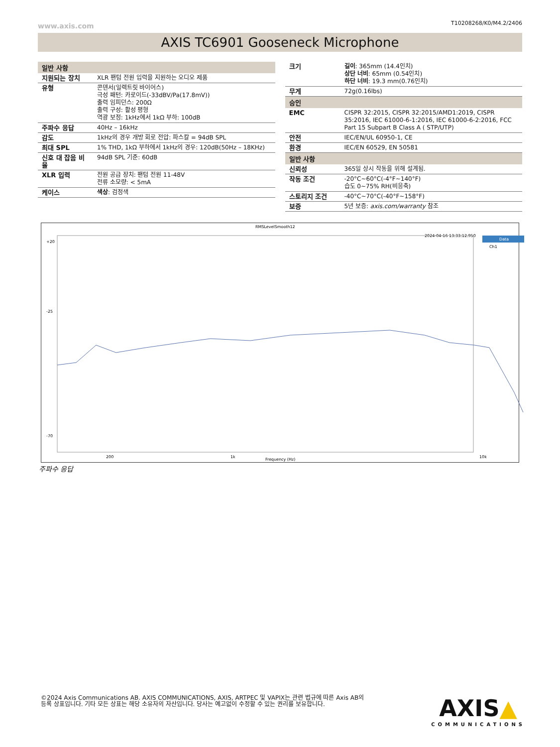www.axis.com T10208268/K0/M4.2/2406
AXIS TC6901 Gooseneck Microphone
| 일반 사항 | |
| --- | --- |
| 지원되는 장치 | XLR 팬텀 전원 입력을 지원하는 오디오 제품 |
| 유형 | 콘덴서(일렉트릿 바이어스) 극성 패턴: 카로이드(-33dBV/Pa(17.8mV)) 출력 임피던스: 200Ω 출력 구성: 활성 평형 역광 보정: 1kHz에서 1kΩ 부하: 100dB |
| 주파수 응답 | 40Hz – 16kHz |
| 감도 | 1kHz의 경우 개방 회로 전압: 파스칼 = 94dB SPL |
| 최대 SPL | 1% THD, 1kΩ 부하에서 1kHz의 경우: 120dB(50Hz – 18KHz) |
| 신호 대 잡음 비율 | 94dB SPL 기준: 60dB |
| XLR 입력 | 전원 공급 장치: 팬텀 전원 11-48V 전류 소모량: < 5mA |
| 케이스 | 색상 : 검정색 |
| 크기 | 길이 : 365mm (14.4인치) 상단 너비 : 65mm (0.54인치) 하단 너비 : 19.3 mm(0.76인치) |
| 무게 | 72g(0.16lbs) |
| 승인 | |
| EMC | CISPR 32:2015, CISPR 32:2015/AMD1:2019, CISPR 35:2016, IEC 61000-6-1:2016, IEC 61000-6-2:2016, FCC Part 15 Subpart B Class A ( STP/UTP) |
| 안전 | IEC/EN/UL 60950-1, CE |
| 환경 | IEC/EN 60529, EN 50581 |
| 일반 사항 | |
| 신뢰성 | 365일 상시 작동을 위해 설계됨. |
| 작동 조건 | -20°C~60°C(-4°F~140°F) 습도 0~75% RH(비응축) |
| 스토리지 조건 | -40°C~70°C(-40°F~158°F) |
| 보증 | 5년 보증: axis.com/warranty 참조 |
RMSLevelSmooth12
2024-04-16 13:33:12.950
Data
Ch1
+20
-25
-70
200
1k
Frequency (Hz)
10k
주파수 응답
©2024 Axis Communications AB. AXIS COMMUNICATIONS, AXIS, ARTPEC 및 VAPIX는 관련 법규에 따른 Axis AB의 등록 상표입니다. 기타 모든 상표는 해당 소유자의 자산입니다. 당사는 예고없이 수정할 수 있는 권리를 보유합니다.
AXIS▲
COMMUNICATIONS